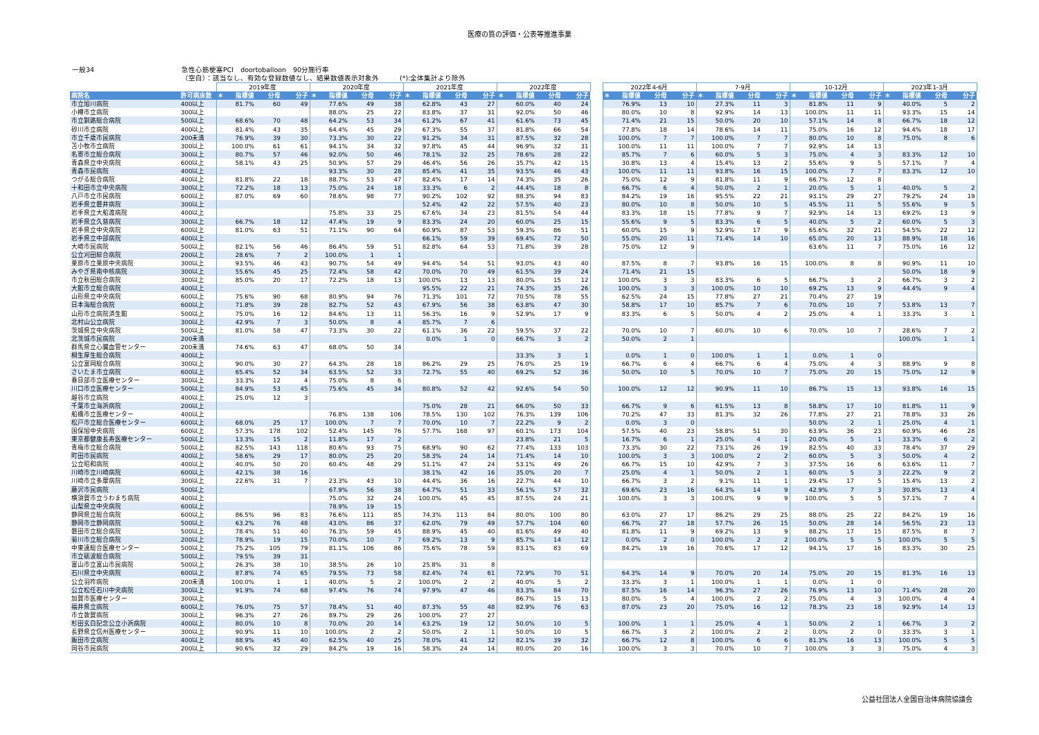医療の質の評価・公表等推進事業
一般34 急性心筋梗塞PCI　doortoballoon　90分施行率
（空白）：該当なし、有効な登録数値なし、結果数値表示対象外 (*):全体集計より除外
| | | 2019年度 | | | | 2020年度 | | | | 2021年度 | | | | 2022年度 | | | | | 2022年4-6月 | | | | 7-9月 | | | | 10-12月 | | | | 2023年1-3月 | | | |
| --- | --- | --- | --- | --- | --- | --- | --- | --- | --- | --- | --- | --- | --- | --- | --- | --- | --- | --- | --- | --- | --- | --- | --- | --- | --- | --- | --- | --- | --- | --- | --- | --- | --- | --- |
| 病院名 | 許可病床数 | ＊ | 指標値 | 分母 | 分子 | ＊ | 指標値 | 分母 | 分子 | ＊ | 指標値 | 分母 | 分子 | ＊ | 指標値 | 分母 | 分子 | | ＊ | 指標値 | 分母 | 分子 | ＊ | 指標値 | 分母 | 分子 | ＊ | 指標値 | 分母 | 分子 | ＊ | 指標値 | 分母 | 分子 |
| 市立旭川病院 | 400以上 | | 81.7% | 60 | 49 | | 77.6% | 49 | 38 | | 62.8% | 43 | 27 | | 60.0% | 40 | 24 | | | 76.9% | 13 | 10 | | 27.3% | 11 | 3 | | 81.8% | 11 | 9 | | 40.0% | 5 | 2 |
| 小樽市立病院 | 300以上 | | | | | | 88.0% | 25 | 22 | | 83.8% | 37 | 31 | | 92.0% | 50 | 46 | | | 80.0% | 10 | 8 | | 92.9% | 14 | 13 | | 100.0% | 11 | 11 | | 93.3% | 15 | 14 |
| 市立釧路総合病院 | 500以上 | | 68.6% | 70 | 48 | | 64.2% | 53 | 34 | | 61.2% | 67 | 41 | | 61.6% | 73 | 45 | | | 71.4% | 21 | 15 | | 50.0% | 20 | 10 | | 57.1% | 14 | 8 | | 66.7% | 18 | 12 |
| 砂川市立病院 | 400以上 | | 81.4% | 43 | 35 | | 64.4% | 45 | 29 | | 67.3% | 55 | 37 | | 81.8% | 66 | 54 | | | 77.8% | 18 | 14 | | 78.6% | 14 | 11 | | 75.0% | 16 | 12 | | 94.4% | 18 | 17 |
| 市立千歳市民病院 | 200未満 | | 76.9% | 39 | 30 | | 73.3% | 30 | 22 | | 91.2% | 34 | 31 | | 87.5% | 32 | 28 | | | 100.0% | 7 | 7 | | 100.0% | 7 | 7 | | 80.0% | 10 | 8 | | 75.0% | 8 | 6 |
| 苫小牧市立病院 | 300以上 | | 100.0% | 61 | 61 | | 94.1% | 34 | 32 | | 97.8% | 45 | 44 | | 96.9% | 32 | 31 | | | 100.0% | 11 | 11 | | 100.0% | 7 | 7 | | 92.9% | 14 | 13 | | | | |
| 名寄市立総合病院 | 300以上 | | 80.7% | 57 | 46 | | 92.0% | 50 | 46 | | 78.1% | 32 | 25 | | 78.6% | 28 | 22 | | | 85.7% | 7 | 6 | | 60.0% | 5 | 3 | | 75.0% | 4 | 3 | | 83.3% | 12 | 10 |
| 青森県立中央病院 | 600以上 | | 58.1% | 43 | 25 | | 50.9% | 57 | 29 | | 46.4% | 56 | 26 | | 35.7% | 42 | 15 | | | 30.8% | 13 | 4 | | 15.4% | 13 | 2 | | 55.6% | 9 | 5 | | 57.1% | 7 | 4 |
| 青森市民病院 | 400以上 | | | | | | 93.3% | 30 | 28 | | 85.4% | 41 | 35 | | 93.5% | 46 | 43 | | | 100.0% | 11 | 11 | | 93.8% | 16 | 15 | | 100.0% | 7 | 7 | | 83.3% | 12 | 10 |
| つがる総合病院 | 400以上 | | 81.8% | 22 | 18 | | 88.7% | 53 | 47 | | 82.4% | 17 | 14 | | 74.3% | 35 | 26 | | | 75.0% | 12 | 9 | | 81.8% | 11 | 9 | | 66.7% | 12 | 8 | | | | |
| 十和田市立中央病院 | 300以上 | | 72.2% | 18 | 13 | | 75.0% | 24 | 18 | | 33.3% | 6 | 2 | | 44.4% | 18 | 8 | | | 66.7% | 6 | 4 | | 50.0% | 2 | 1 | | 20.0% | 5 | 1 | | 40.0% | 5 | 2 |
| 八戸市立市民病院 | 600以上 | | 87.0% | 69 | 60 | | 78.6% | 98 | 77 | | 90.2% | 102 | 92 | | 88.3% | 94 | 83 | | | 84.2% | 19 | 16 | | 95.5% | 22 | 21 | | 93.1% | 29 | 27 | | 79.2% | 24 | 19 |
| 岩手県立磐井病院 | 300以上 | | | | | | | | | | 52.4% | 42 | 22 | | 57.5% | 40 | 23 | | | 80.0% | 10 | 8 | | 50.0% | 10 | 5 | | 45.5% | 11 | 5 | | 55.6% | 9 | 5 |
| 岩手県立大船渡病院 | 400以上 | | | | | | 75.8% | 33 | 25 | | 67.6% | 34 | 23 | | 81.5% | 54 | 44 | | | 83.3% | 18 | 15 | | 77.8% | 9 | 7 | | 92.9% | 14 | 13 | | 69.2% | 13 | 9 |
| 岩手県立久慈病院 | 300以上 | | 66.7% | 18 | 12 | | 47.4% | 19 | 9 | | 83.3% | 24 | 20 | | 60.0% | 25 | 15 | | | 55.6% | 9 | 5 | | 83.3% | 6 | 5 | | 40.0% | 5 | 2 | | 60.0% | 5 | 3 |
| 岩手県立中央病院 | 600以上 | | 81.0% | 63 | 51 | | 71.1% | 90 | 64 | | 60.9% | 87 | 53 | | 59.3% | 86 | 51 | | | 60.0% | 15 | 9 | | 52.9% | 17 | 9 | | 65.6% | 32 | 21 | | 54.5% | 22 | 12 |
| 岩手県立中部病院 | 400以上 | | | | | | | | | | 66.1% | 59 | 39 | | 69.4% | 72 | 50 | | | 55.0% | 20 | 11 | | 71.4% | 14 | 10 | | 65.0% | 20 | 13 | | 88.9% | 18 | 16 |
| 大崎市民病院 | 500以上 | | 82.1% | 56 | 46 | | 86.4% | 59 | 51 | | 82.8% | 64 | 53 | | 71.8% | 39 | 28 | | | 75.0% | 12 | 9 | | | | | | 63.6% | 11 | 7 | | 75.0% | 16 | 12 |
| 公立刈田綜合病院 | 200以上 | | 28.6% | 7 | 2 | | 100.0% | 1 | 1 | | | | | | | | | | | | | | | | | | | | | | | | | |
| 栗原市立栗原中央病院 | 300以上 | | 93.5% | 46 | 43 | | 90.7% | 54 | 49 | | 94.4% | 54 | 51 | | 93.0% | 43 | 40 | | | 87.5% | 8 | 7 | | 93.8% | 16 | 15 | | 100.0% | 8 | 8 | | 90.9% | 11 | 10 |
| みやぎ県南中核病院 | 300以上 | | 55.6% | 45 | 25 | | 72.4% | 58 | 42 | | 70.0% | 70 | 49 | | 61.5% | 39 | 24 | | | 71.4% | 21 | 15 | | | | | | | | | | 50.0% | 18 | 9 |
| 市立秋田総合病院 | 300以上 | | 85.0% | 20 | 17 | | 72.2% | 18 | 13 | | 100.0% | 13 | 13 | | 80.0% | 15 | 12 | | | 100.0% | 3 | 3 | | 83.3% | 6 | 5 | | 66.7% | 3 | 2 | | 66.7% | 3 | 2 |
| 大館市立総合病院 | 400以上 | | | | | | | | | | 95.5% | 22 | 21 | | 74.3% | 35 | 26 | | | 100.0% | 3 | 3 | | 100.0% | 10 | 10 | | 69.2% | 13 | 9 | | 44.4% | 9 | 4 |
| 山形県立中央病院 | 600以上 | | 75.6% | 90 | 68 | | 80.9% | 94 | 76 | | 71.3% | 101 | 72 | | 70.5% | 78 | 55 | | | 62.5% | 24 | 15 | | 77.8% | 27 | 21 | | 70.4% | 27 | 19 | | | | |
| 日本海総合病院 | 600以上 | | 71.8% | 39 | 28 | | 82.7% | 52 | 43 | | 67.9% | 56 | 38 | | 63.8% | 47 | 30 | | | 58.8% | 17 | 10 | | 85.7% | 7 | 6 | | 70.0% | 10 | 7 | | 53.8% | 13 | 7 |
| 山形市立病院済生館 | 500以上 | | 75.0% | 16 | 12 | | 84.6% | 13 | 11 | | 56.3% | 16 | 9 | | 52.9% | 17 | 9 | | | 83.3% | 6 | 5 | | 50.0% | 4 | 2 | | 25.0% | 4 | 1 | | 33.3% | 3 | 1 |
| 北村山公立病院 | 300以上 | | 42.9% | 7 | 3 | | 50.0% | 8 | 4 | | 85.7% | 7 | 6 | | | | | | | | | | | | | | | | | | | | | |
| 茨城県立中央病院 | 500以上 | | 81.0% | 58 | 47 | | 73.3% | 30 | 22 | | 61.1% | 36 | 22 | | 59.5% | 37 | 22 | | | 70.0% | 10 | 7 | | 60.0% | 10 | 6 | | 70.0% | 10 | 7 | | 28.6% | 7 | 2 |
| 北茨城市民病院 | 200未満 | | | | | | | | | | 0.0% | 1 | 0 | | 66.7% | 3 | 2 | | | 50.0% | 2 | 1 | | | | | | | | | | 100.0% | 1 | 1 |
| 群馬県立心臓血管センター | 200未満 | | 74.6% | 63 | 47 | | 68.0% | 50 | 34 | | | | | | | | | | | | | | | | | | | | | | | | | |
| 桐生厚生総合病院 | 400以上 | | | | | | | | | | | | | | 33.3% | 3 | 1 | | | 0.0% | 1 | 0 | | 100.0% | 1 | 1 | | 0.0% | 1 | 0 | | | | |
| 公立富岡総合病院 | 300以上 | | 90.0% | 30 | 27 | | 64.3% | 28 | 18 | | 86.2% | 29 | 25 | | 76.0% | 25 | 19 | | | 66.7% | 6 | 4 | | 66.7% | 6 | 4 | | 75.0% | 4 | 3 | | 88.9% | 9 | 8 |
| さいたま市立病院 | 600以上 | | 65.4% | 52 | 34 | | 63.5% | 52 | 33 | | 72.7% | 55 | 40 | | 69.2% | 52 | 36 | | | 50.0% | 10 | 5 | | 70.0% | 10 | 7 | | 75.0% | 20 | 15 | | 75.0% | 12 | 9 |
| 春日部市立医療センター | 300以上 | | 33.3% | 12 | 4 | | 75.0% | 8 | 6 | | | | | | | | | | | | | | | | | | | | | | | | | |
| 川口市立医療センター | 500以上 | | 84.9% | 53 | 45 | | 75.6% | 45 | 34 | | 80.8% | 52 | 42 | | 92.6% | 54 | 50 | | | 100.0% | 12 | 12 | | 90.9% | 11 | 10 | | 86.7% | 15 | 13 | | 93.8% | 16 | 15 |
| 越谷市立病院 | 400以上 | | 25.0% | 12 | 3 | | | | | | | | | | | | | | | | | | | | | | | | | | | | | |
| 千葉市立海浜病院 | 200以上 | | | | | | | | | | 75.0% | 28 | 21 | | 66.0% | 50 | 33 | | | 66.7% | 9 | 6 | | 61.5% | 13 | 8 | | 58.8% | 17 | 10 | | 81.8% | 11 | 9 |
| 船橋市立医療センター | 400以上 | | | | | | 76.8% | 138 | 106 | | 78.5% | 130 | 102 | | 76.3% | 139 | 106 | | | 70.2% | 47 | 33 | | 81.3% | 32 | 26 | | 77.8% | 27 | 21 | | 78.8% | 33 | 26 |
| 松戸市立総合医療センター | 600以上 | | 68.0% | 25 | 17 | | 100.0% | 7 | 7 | | 70.0% | 10 | 7 | | 22.2% | 9 | 2 | | | 0.0% | 3 | 0 | | | | | | 50.0% | 2 | 1 | | 25.0% | 4 | 1 |
| 国保旭中央病院 | 600以上 | | 57.3% | 178 | 102 | | 52.4% | 145 | 76 | | 57.7% | 168 | 97 | | 60.1% | 173 | 104 | | | 57.5% | 40 | 23 | | 58.8% | 51 | 30 | | 63.9% | 36 | 23 | | 60.9% | 46 | 28 |
| 東京都健康長寿医療センター | 500以上 | | 13.3% | 15 | 2 | | 11.8% | 17 | 2 | | | | | | 23.8% | 21 | 5 | | | 16.7% | 6 | 1 | | 25.0% | 4 | 1 | | 20.0% | 5 | 1 | | 33.3% | 6 | 2 |
| 青梅市立総合病院 | 500以上 | | 82.5% | 143 | 118 | | 80.6% | 93 | 75 | | 68.9% | 90 | 62 | | 77.4% | 133 | 103 | | | 73.3% | 30 | 22 | | 73.1% | 26 | 19 | | 82.5% | 40 | 33 | | 78.4% | 37 | 29 |
| 町田市民病院 | 400以上 | | 58.6% | 29 | 17 | | 80.0% | 25 | 20 | | 58.3% | 24 | 14 | | 71.4% | 14 | 10 | | | 100.0% | 3 | 3 | | 100.0% | 2 | 2 | | 60.0% | 5 | 3 | | 50.0% | 4 | 2 |
| 公立昭和病院 | 400以上 | | 40.0% | 50 | 20 | | 60.4% | 48 | 29 | | 51.1% | 47 | 24 | | 53.1% | 49 | 26 | | | 66.7% | 15 | 10 | | 42.9% | 7 | 3 | | 37.5% | 16 | 6 | | 63.6% | 11 | 7 |
| 川崎市立川崎病院 | 600以上 | | 42.1% | 38 | 16 | | | | | | 38.1% | 42 | 16 | | 35.0% | 20 | 7 | | | 25.0% | 4 | 1 | | 50.0% | 2 | 1 | | 60.0% | 5 | 3 | | 22.2% | 9 | 2 |
| 川崎市立多摩病院 | 300以上 | | 22.6% | 31 | 7 | | 23.3% | 43 | 10 | | 44.4% | 36 | 16 | | 22.7% | 44 | 10 | | | 66.7% | 3 | 2 | | 9.1% | 11 | 1 | | 29.4% | 17 | 5 | | 15.4% | 13 | 2 |
| 藤沢市民病院 | 500以上 | | | | | | 67.9% | 56 | 38 | | 64.7% | 51 | 33 | | 56.1% | 57 | 32 | | | 69.6% | 23 | 16 | | 64.3% | 14 | 9 | | 42.9% | 7 | 3 | | 30.8% | 13 | 4 |
| 横須賀市立うわまち病院 | 400以上 | | | | | | 75.0% | 32 | 24 | | 100.0% | 45 | 45 | | 87.5% | 24 | 21 | | | 100.0% | 3 | 3 | | 100.0% | 9 | 9 | | 100.0% | 5 | 5 | | 57.1% | 7 | 4 |
| 山梨県立中央病院 | 600以上 | | | | | | 78.9% | 19 | 15 | | | | | | | | | | | | | | | | | | | | | | | | | |
| 静岡県立総合病院 | 600以上 | | 86.5% | 96 | 83 | | 76.6% | 111 | 85 | | 74.3% | 113 | 84 | | 80.0% | 100 | 80 | | | 63.0% | 27 | 17 | | 86.2% | 29 | 25 | | 88.0% | 25 | 22 | | 84.2% | 19 | 16 |
| 静岡市立静岡病院 | 500以上 | | 63.2% | 76 | 48 | | 43.0% | 86 | 37 | | 62.0% | 79 | 49 | | 57.7% | 104 | 60 | | | 66.7% | 27 | 18 | | 57.7% | 26 | 15 | | 50.0% | 28 | 14 | | 56.5% | 23 | 13 |
| 磐田市立総合病院 | 500以上 | | 78.4% | 51 | 40 | | 76.3% | 59 | 45 | | 88.9% | 45 | 40 | | 81.6% | 49 | 40 | | | 81.8% | 11 | 9 | | 69.2% | 13 | 9 | | 88.2% | 17 | 15 | | 87.5% | 8 | 7 |
| 菊川市立総合病院 | 200以上 | | 78.9% | 19 | 15 | | 70.0% | 10 | 7 | | 69.2% | 13 | 9 | | 85.7% | 14 | 12 | | | 0.0% | 2 | 0 | | 100.0% | 2 | 2 | | 100.0% | 5 | 5 | | 100.0% | 5 | 5 |
| 中東遠総合医療センター | 500以上 | | 75.2% | 105 | 79 | | 81.1% | 106 | 86 | | 75.6% | 78 | 59 | | 83.1% | 83 | 69 | | | 84.2% | 19 | 16 | | 70.6% | 17 | 12 | | 94.1% | 17 | 16 | | 83.3% | 30 | 25 |
| 市立砺波総合病院 | 500以上 | | 79.5% | 39 | 31 | | | | | | | | | | | | | | | | | | | | | | | | | | | | | |
| 富山市立富山市民病院 | 500以上 | | 26.3% | 38 | 10 | | 38.5% | 26 | 10 | | 25.8% | 31 | 8 | | | | | | | | | | | | | | | | | | | | | |
| 石川県立中央病院 | 600以上 | | 87.8% | 74 | 65 | | 79.5% | 73 | 58 | | 82.4% | 74 | 61 | | 72.9% | 70 | 51 | | | 64.3% | 14 | 9 | | 70.0% | 20 | 14 | | 75.0% | 20 | 15 | | 81.3% | 16 | 13 |
| 公立羽咋病院 | 200未満 | | 100.0% | 1 | 1 | | 40.0% | 5 | 2 | | 100.0% | 2 | 2 | | 40.0% | 5 | 2 | | | 33.3% | 3 | 1 | | 100.0% | 1 | 1 | | 0.0% | 1 | 0 | | | | |
| 公立松任石川中央病院 | 300以上 | | 91.9% | 74 | 68 | | 97.4% | 76 | 74 | | 97.9% | 47 | 46 | | 83.3% | 84 | 70 | | | 87.5% | 16 | 14 | | 96.3% | 27 | 26 | | 76.9% | 13 | 10 | | 71.4% | 28 | 20 |
| 加賀市医療センター | 300以上 | | | | | | | | | | | | | | 86.7% | 15 | 13 | | | 80.0% | 5 | 4 | | 100.0% | 2 | 2 | | 75.0% | 4 | 3 | | 100.0% | 4 | 4 |
| 福井県立病院 | 600以上 | | 76.0% | 75 | 57 | | 78.4% | 51 | 40 | | 87.3% | 55 | 48 | | 82.9% | 76 | 63 | | | 87.0% | 23 | 20 | | 75.0% | 16 | 12 | | 78.3% | 23 | 18 | | 92.9% | 14 | 13 |
| 市立敦賀病院 | 300以上 | | 96.3% | 27 | 26 | | 89.7% | 29 | 26 | | 100.0% | 27 | 27 | | | | | | | | | | | | | | | | | | | | | |
| 杉田玄白記念公立小浜病院 | 400以上 | | 80.0% | 10 | 8 | | 70.0% | 20 | 14 | | 63.2% | 19 | 12 | | 50.0% | 10 | 5 | | | 100.0% | 1 | 1 | | 25.0% | 4 | 1 | | 50.0% | 2 | 1 | | 66.7% | 3 | 2 |
| 長野県立信州医療センター | 300以上 | | 90.9% | 11 | 10 | | 100.0% | 2 | 2 | | 50.0% | 2 | 1 | | 50.0% | 10 | 5 | | | 66.7% | 3 | 2 | | 100.0% | 2 | 2 | | 0.0% | 2 | 0 | | 33.3% | 3 | 1 |
| 飯田市立病院 | 400以上 | | 88.9% | 45 | 40 | | 62.5% | 40 | 25 | | 78.0% | 41 | 32 | | 82.1% | 39 | 32 | | | 66.7% | 12 | 8 | | 100.0% | 6 | 6 | | 81.3% | 16 | 13 | | 100.0% | 5 | 5 |
| 岡谷市民病院 | 200以上 | | 90.6% | 32 | 29 | | 84.2% | 19 | 16 | | 58.3% | 24 | 14 | | 80.0% | 20 | 16 | | | 100.0% | 3 | 3 | | 70.0% | 10 | 7 | | 100.0% | 3 | 3 | | 75.0% | 4 | 3 |
公益社団法人全国自治体病院協議会